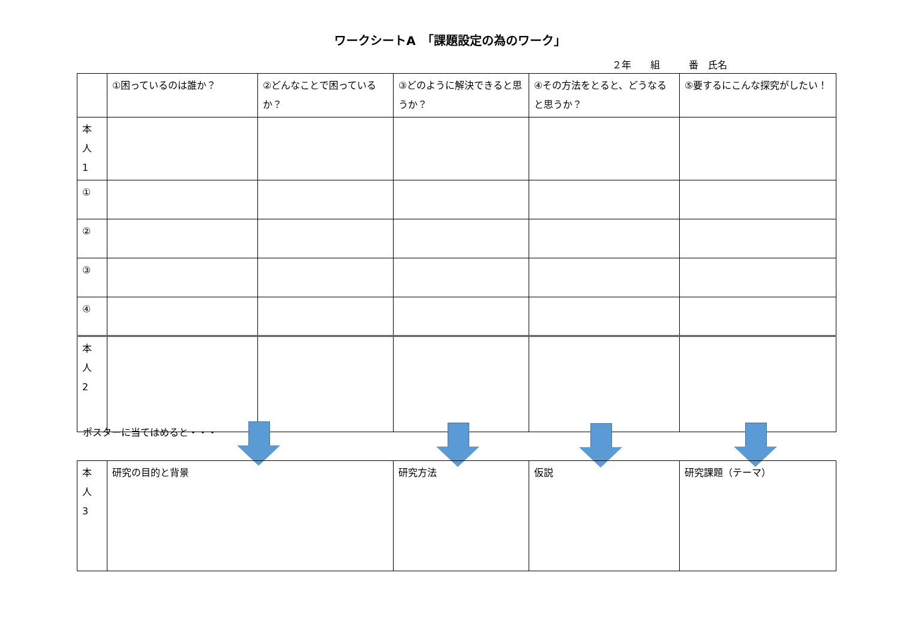ワークシートA　「課題設定の為のワーク」
２年　　組　　　番　氏名
| | ①困っているのは誰か？ | ②どんなことで困っているか？ | ③どのように解決できると思うか？ | ④その方法をとると、どうなると思うか？ | ⑤要するにこんな探究がしたい！ |
| 本 人 1 | | | | | |
| ① | | | | | |
| ② | | | | | |
| ③ | | | | | |
| ④ | | | | | |
| 本 人 2 | | | | | |
ポスターに当てはめると・・・
| 本 人 3 | 研究の目的と背景 | 研究方法 | 仮説 | 研究課題（テーマ） |